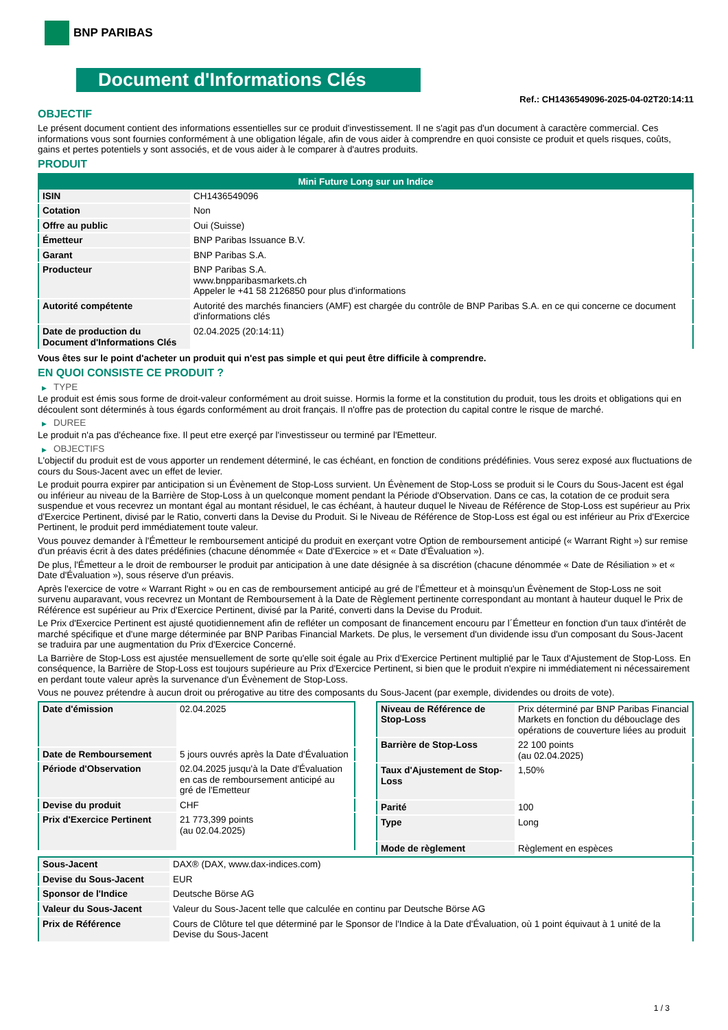BNP PARIBAS
Document d'Informations Clés
Ref.: CH1436549096-2025-04-02T20:14:11
OBJECTIF
Le présent document contient des informations essentielles sur ce produit d'investissement. Il ne s'agit pas d'un document à caractère commercial. Ces informations vous sont fournies conformément à une obligation légale, afin de vous aider à comprendre en quoi consiste ce produit et quels risques, coûts, gains et pertes potentiels y sont associés, et de vous aider à le comparer à d'autres produits.
PRODUIT
| Mini Future Long sur un Indice | |
| --- | --- |
| ISIN | CH1436549096 |
| Cotation | Non |
| Offre au public | Oui (Suisse) |
| Émetteur | BNP Paribas Issuance B.V. |
| Garant | BNP Paribas S.A. |
| Producteur | BNP Paribas S.A. www.bnpparibasmarkets.ch Appeler le +41 58 2126850 pour plus d'informations |
| Autorité compétente | Autorité des marchés financiers (AMF) est chargée du contrôle de BNP Paribas S.A. en ce qui concerne ce document d'informations clés |
| Date de production du Document d'Informations Clés | 02.04.2025 (20:14:11) |
Vous êtes sur le point d'acheter un produit qui n'est pas simple et qui peut être difficile à comprendre.
EN QUOI CONSISTE CE PRODUIT ?
▶ TYPE
Le produit est émis sous forme de droit-valeur conformément au droit suisse. Hormis la forme et la constitution du produit, tous les droits et obligations qui en découlent sont déterminés à tous égards conformément au droit français. Il n'offre pas de protection du capital contre le risque de marché.
▶ DUREE
Le produit n'a pas d'écheance fixe. Il peut etre exerçé par l'investisseur ou terminé par l'Emetteur.
▶ OBJECTIFS
L'objectif du produit est de vous apporter un rendement déterminé, le cas échéant, en fonction de conditions prédéfinies. Vous serez exposé aux fluctuations de cours du Sous-Jacent avec un effet de levier.
Le produit pourra expirer par anticipation si un Évènement de Stop-Loss survient. Un Évènement de Stop-Loss se produit si le Cours du Sous-Jacent est égal ou inférieur au niveau de la Barrière de Stop-Loss à un quelconque moment pendant la Période d'Observation. Dans ce cas, la cotation de ce produit sera suspendue et vous recevrez un montant égal au montant résiduel, le cas échéant, à hauteur duquel le Niveau de Référence de Stop-Loss est supérieur au Prix d'Exercice Pertinent, divisé par le Ratio, converti dans la Devise du Produit. Si le Niveau de Référence de Stop-Loss est égal ou est inférieur au Prix d'Exercice Pertinent, le produit perd immédiatement toute valeur.
Vous pouvez demander à l'Émetteur le remboursement anticipé du produit en exerçant votre Option de remboursement anticipé (« Warrant Right ») sur remise d'un préavis écrit à des dates prédéfinies (chacune dénommée « Date d'Exercice » et « Date d'Évaluation »).
De plus, l'Émetteur a le droit de rembourser le produit par anticipation à une date désignée à sa discrétion (chacune dénommée « Date de Résiliation » et « Date d'Évaluation »), sous réserve d'un préavis.
Après l'exercice de votre « Warrant Right » ou en cas de remboursement anticipé au gré de l'Émetteur et à moinsqu'un Évènement de Stop-Loss ne soit survenu auparavant, vous recevrez un Montant de Remboursement à la Date de Règlement pertinente correspondant au montant à hauteur duquel le Prix de Référence est supérieur au Prix d'Exercice Pertinent, divisé par la Parité, converti dans la Devise du Produit.
Le Prix d'Exercice Pertinent est ajusté quotidiennement afin de refléter un composant de financement encouru par l´Émetteur en fonction d'un taux d'intérêt de marché spécifique et d'une marge déterminée par BNP Paribas Financial Markets. De plus, le versement d'un dividende issu d'un composant du Sous-Jacent se traduira par une augmentation du Prix d'Exercice Concerné.
La Barrière de Stop-Loss est ajustée mensuellement de sorte qu'elle soit égale au Prix d'Exercice Pertinent multiplié par le Taux d'Ajustement de Stop-Loss. En conséquence, la Barrière de Stop-Loss est toujours supérieure au Prix d'Exercice Pertinent, si bien que le produit n'expire ni immédiatement ni nécessairement en perdant toute valeur après la survenance d'un Évènement de Stop-Loss.
Vous ne pouvez prétendre à aucun droit ou prérogative au titre des composants du Sous-Jacent (par exemple, dividendes ou droits de vote).
| Date d'émission | 02.04.2025 |
| Date de Remboursement | 5 jours ouvrés après la Date d'Évaluation |
| Période d'Observation | 02.04.2025 jusqu'à la Date d'Évaluation en cas de remboursement anticipé au gré de l'Emetteur |
| Devise du produit | CHF |
| Prix d'Exercice Pertinent | 21 773,399 points (au 02.04.2025) |
| Niveau de Référence de Stop-Loss | Prix déterminé par BNP Paribas Financial Markets en fonction du débouclage des opérations de couverture liées au produit |
| Barrière de Stop-Loss | 22 100 points (au 02.04.2025) |
| Taux d'Ajustement de Stop-Loss | 1,50% |
| Parité | 100 |
| Type | Long |
| Mode de règlement | Règlement en espèces |
| Sous-Jacent | DAX® (DAX, www.dax-indices.com) |
| Devise du Sous-Jacent | EUR |
| Sponsor de l'Indice | Deutsche Börse AG |
| Valeur du Sous-Jacent | Valeur du Sous-Jacent telle que calculée en continu par Deutsche Börse AG |
| Prix de Référence | Cours de Clôture tel que déterminé par le Sponsor de l'Indice à la Date d'Évaluation, où 1 point équivaut à 1 unité de la Devise du Sous-Jacent |
1 / 3